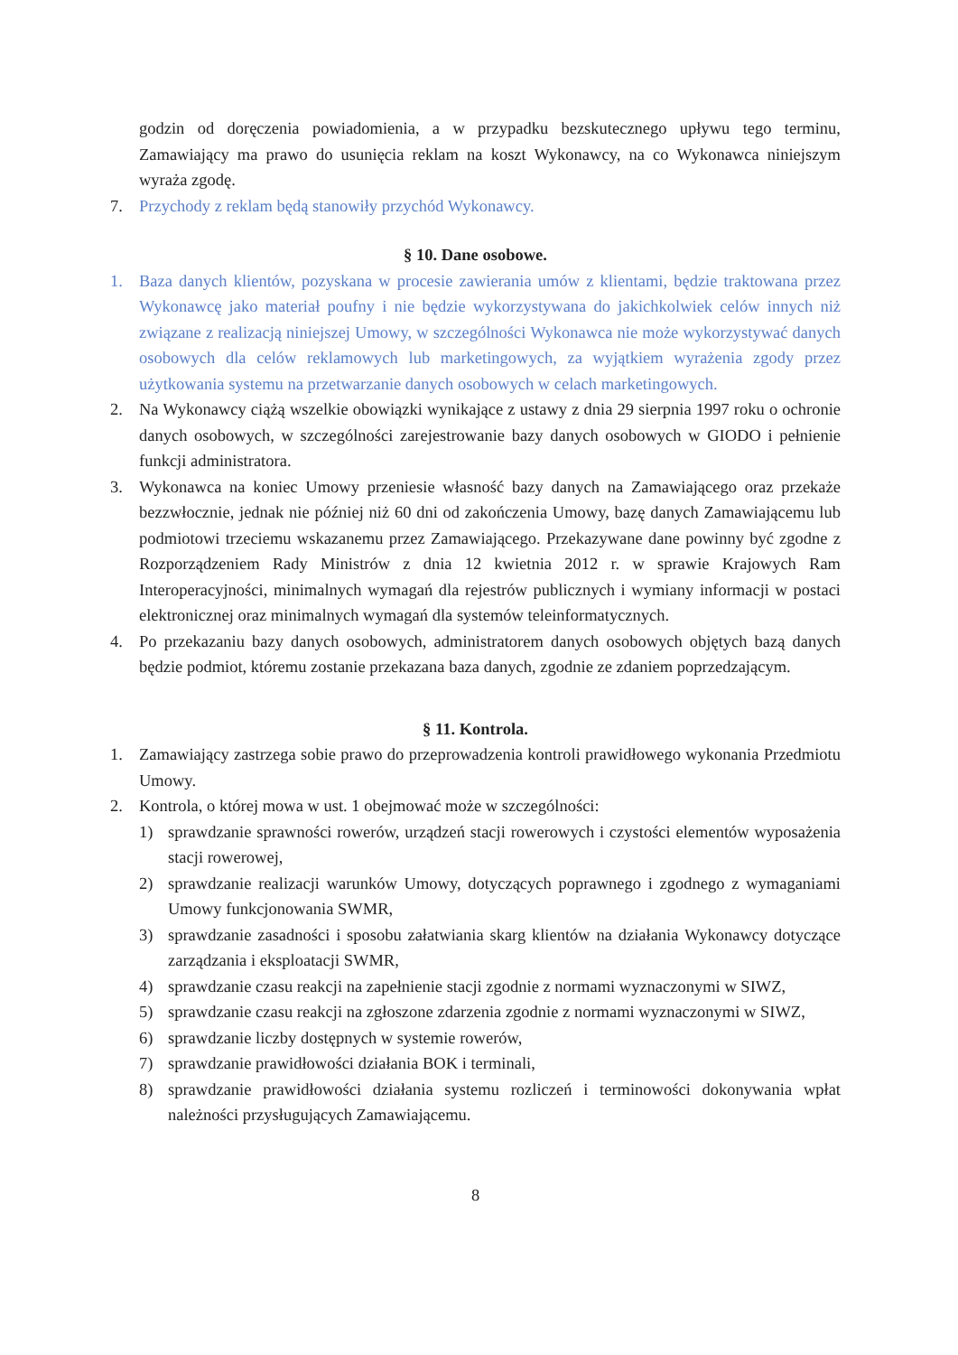godzin od doręczenia powiadomienia, a w przypadku bezskutecznego upływu tego terminu, Zamawiający ma prawo do usunięcia reklam na koszt Wykonawcy, na co Wykonawca niniejszym wyraża zgodę.
7. Przychody z reklam będą stanowiły przychód Wykonawcy.
§ 10. Dane osobowe.
1. Baza danych klientów, pozyskana w procesie zawierania umów z klientami, będzie traktowana przez Wykonawcę jako materiał poufny i nie będzie wykorzystywana do jakichkolwiek celów innych niż związane z realizacją niniejszej Umowy, w szczególności Wykonawca nie może wykorzystywać danych osobowych dla celów reklamowych lub marketingowych, za wyjątkiem wyrażenia zgody przez użytkowania systemu na przetwarzanie danych osobowych w celach marketingowych.
2. Na Wykonawcy ciążą wszelkie obowiązki wynikające z ustawy z dnia 29 sierpnia 1997 roku o ochronie danych osobowych, w szczególności zarejestrowanie bazy danych osobowych w GIODO i pełnienie funkcji administratora.
3. Wykonawca na koniec Umowy przeniesie własność bazy danych na Zamawiającego oraz przekaże bezzwłocznie, jednak nie później niż 60 dni od zakończenia Umowy, bazę danych Zamawiającemu lub podmiotowi trzeciemu wskazanemu przez Zamawiającego. Przekazywane dane powinny być zgodne z Rozporządzeniem Rady Ministrów z dnia 12 kwietnia 2012 r. w sprawie Krajowych Ram Interoperacyjności, minimalnych wymagań dla rejestrów publicznych i wymiany informacji w postaci elektronicznej oraz minimalnych wymagań dla systemów teleinformatycznych.
4. Po przekazaniu bazy danych osobowych, administratorem danych osobowych objętych bazą danych będzie podmiot, któremu zostanie przekazana baza danych, zgodnie ze zdaniem poprzedzającym.
§ 11. Kontrola.
1. Zamawiający zastrzega sobie prawo do przeprowadzenia kontroli prawidłowego wykonania Przedmiotu Umowy.
2. Kontrola, o której mowa w ust. 1 obejmować może w szczególności:
1) sprawdzanie sprawności rowerów, urządzeń stacji rowerowych i czystości elementów wyposażenia stacji rowerowej,
2) sprawdzanie realizacji warunków Umowy, dotyczących poprawnego i zgodnego z wymaganiami Umowy funkcjonowania SWMR,
3) sprawdzanie zasadności i sposobu załatwiania skarg klientów na działania Wykonawcy dotyczące zarządzania i eksploatacji SWMR,
4) sprawdzanie czasu reakcji na zapełnienie stacji zgodnie z normami wyznaczonymi w SIWZ,
5) sprawdzanie czasu reakcji na zgłoszone zdarzenia zgodnie z normami wyznaczonymi w SIWZ,
6) sprawdzanie liczby dostępnych w systemie rowerów,
7) sprawdzanie prawidłowości działania BOK i terminali,
8) sprawdzanie prawidłowości działania systemu rozliczeń i terminowości dokonywania wpłat należności przysługujących Zamawiającemu.
8